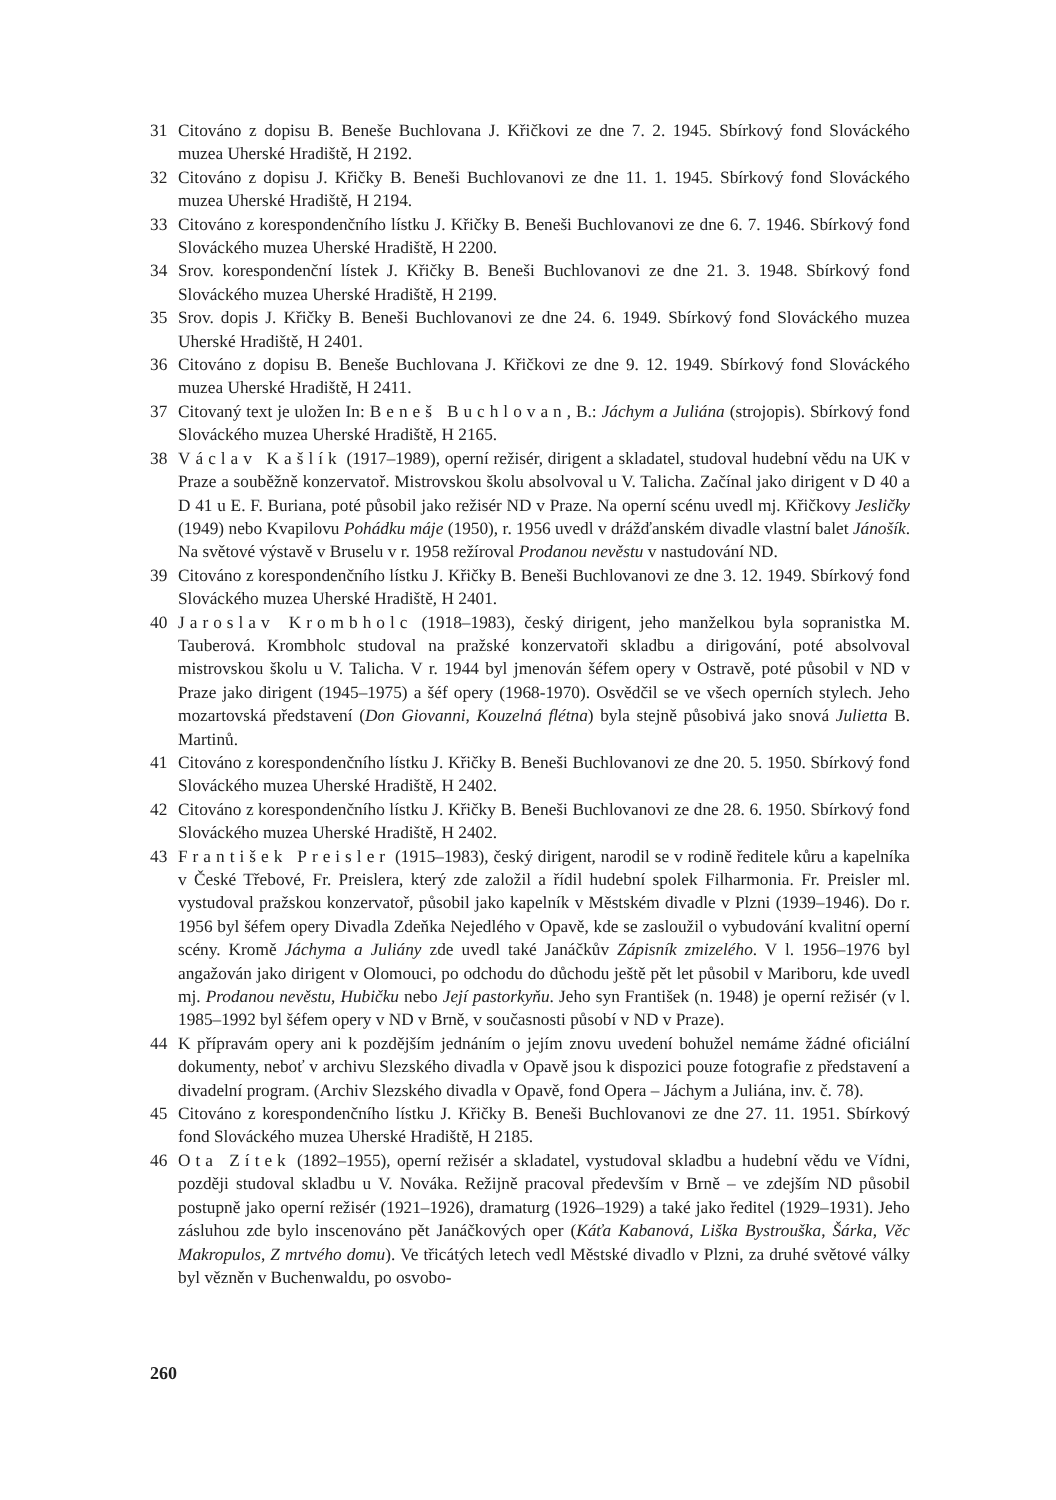31 Citováno z dopisu B. Beneše Buchlovana J. Křičkovi ze dne 7. 2. 1945. Sbírkový fond Slováckého muzea Uherské Hradiště, H 2192.
32 Citováno z dopisu J. Křičky B. Beneši Buchlovanovi ze dne 11. 1. 1945. Sbírkový fond Slováckého muzea Uherské Hradiště, H 2194.
33 Citováno z korespondenčního lístku J. Křičky B. Beneši Buchlovanovi ze dne 6. 7. 1946. Sbírkový fond Slováckého muzea Uherské Hradiště, H 2200.
34 Srov. korespondenční lístek J. Křičky B. Beneši Buchlovanovi ze dne 21. 3. 1948. Sbírkový fond Slováckého muzea Uherské Hradiště, H 2199.
35 Srov. dopis J. Křičky B. Beneši Buchlovanovi ze dne 24. 6. 1949. Sbírkový fond Slováckého muzea Uherské Hradiště, H 2401.
36 Citováno z dopisu B. Beneše Buchlovana J. Křičkovi ze dne 9. 12. 1949. Sbírkový fond Slováckého muzea Uherské Hradiště, H 2411.
37 Citovaný text je uložen In: Beneš Buchlovan, B.: Jáchym a Juliána (strojopis). Sbírkový fond Slováckého muzea Uherské Hradiště, H 2165.
38 Václav Kašlík (1917–1989), operní režisér, dirigent a skladatel, studoval hudební vědu na UK v Praze a souběžně konzervatoř. Mistrovskou školu absolvoval u V. Talicha. Začínal jako dirigent v D 40 a D 41 u E. F. Buriana, poté působil jako režisér ND v Praze. Na operní scénu uvedl mj. Křičkovy Jesličky (1949) nebo Kvapilovu Pohádku máje (1950), r. 1956 uvedl v drážďanském divadle vlastní balet Jánošík. Na světové výstavě v Bruselu v r. 1958 režíroval Prodanou nevěstu v nastudování ND.
39 Citováno z korespondenčního lístku J. Křičky B. Beneši Buchlovanovi ze dne 3. 12. 1949. Sbírkový fond Slováckého muzea Uherské Hradiště, H 2401.
40 Jaroslav Krombholc (1918–1983), český dirigent, jeho manželkou byla sopranistka M. Tauberová. Krombholc studoval na pražské konzervatoři skladbu a dirigování, poté absolvoval mistrovskou školu u V. Talicha. V r. 1944 byl jmenován šéfem opery v Ostravě, poté působil v ND v Praze jako dirigent (1945–1975) a šéf opery (1968-1970). Osvědčil se ve všech operních stylech. Jeho mozartovská představení (Don Giovanni, Kouzelná flétna) byla stejně působivá jako snová Julietta B. Martinů.
41 Citováno z korespondenčního lístku J. Křičky B. Beneši Buchlovanovi ze dne 20. 5. 1950. Sbírkový fond Slováckého muzea Uherské Hradiště, H 2402.
42 Citováno z korespondenčního lístku J. Křičky B. Beneši Buchlovanovi ze dne 28. 6. 1950. Sbírkový fond Slováckého muzea Uherské Hradiště, H 2402.
43 František Preisler (1915–1983), český dirigent, narodil se v rodině ředitele kůru a kapelníka v České Třebové, Fr. Preislera, který zde založil a řídil hudební spolek Filharmonia. Fr. Preisler ml. vystudoval pražskou konzervatoř, působil jako kapelník v Městském divadle v Plzni (1939–1946). Do r. 1956 byl šéfem opery Divadla Zdeňka Nejedlého v Opavě, kde se zasloužil o vybudování kvalitní operní scény. Kromě Jáchyma a Juliány zde uvedl také Janáčkův Zápisník zmizelého. V l. 1956–1976 byl angažován jako dirigent v Olomouci, po odchodu do důchodu ještě pět let působil v Mariboru, kde uvedl mj. Prodanou nevěstu, Hubičku nebo Její pastorkyňu. Jeho syn František (n. 1948) je operní režisér (v l. 1985–1992 byl šéfem opery v ND v Brně, v současnosti působí v ND v Praze).
44 K přípravám opery ani k pozdějším jednáním o jejím znovu uvedení bohužel nemáme žádné oficiální dokumenty, neboť v archivu Slezského divadla v Opavě jsou k dispozici pouze fotografie z představení a divadelní program. (Archiv Slezského divadla v Opavě, fond Opera – Jáchym a Juliána, inv. č. 78).
45 Citováno z korespondenčního lístku J. Křičky B. Beneši Buchlovanovi ze dne 27. 11. 1951. Sbírkový fond Slováckého muzea Uherské Hradiště, H 2185.
46 Ota Zítek (1892–1955), operní režisér a skladatel, vystudoval skladbu a hudební vědu ve Vídni, později studoval skladbu u V. Nováka. Režijně pracoval především v Brně – ve zdejším ND působil postupně jako operní režisér (1921–1926), dramaturg (1926–1929) a také jako ředitel (1929–1931). Jeho zásluhou zde bylo inscenováno pět Janáčkových oper (Káťa Kabanová, Liška Bystrouška, Šárka, Věc Makropulos, Z mrtvého domu). Ve třicátých letech vedl Městské divadlo v Plzni, za druhé světové války byl vězněn v Buchenwaldu, po osvobo-
260